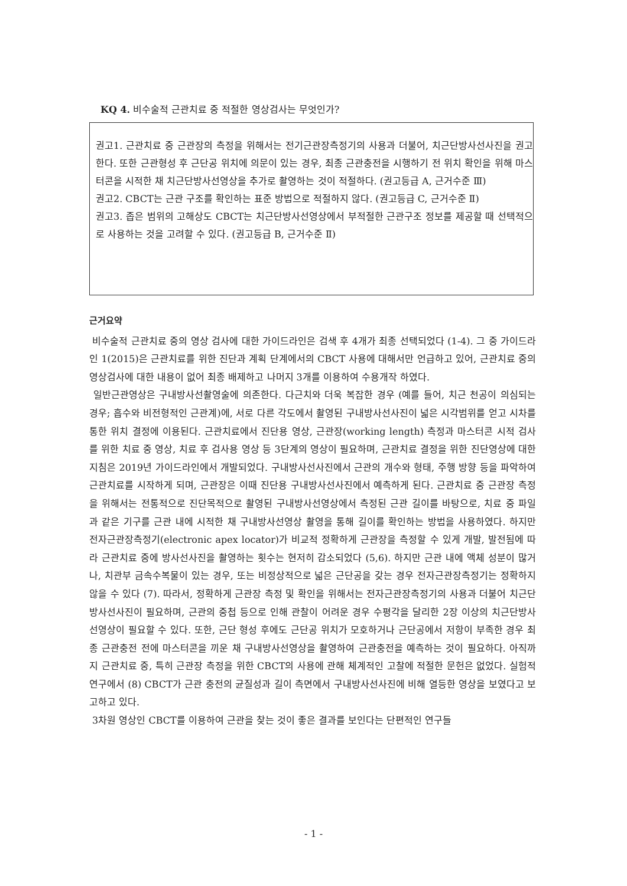KQ 4. 비수술적 근관치료 중 적절한 영상검사는 무엇인가?
권고1. 근관치료 중 근관장의 측정을 위해서는 전기근관장측정기의 사용과 더불어, 치근단방사선사진을 권고한다. 또한 근관형성 후 근단공 위치에 의문이 있는 경우, 최종 근관충전을 시행하기 전 위치 확인을 위해 마스터콘을 시적한 채 치근단방사선영상을 추가로 촬영하는 것이 적절하다. (권고등급 A, 근거수준 Ⅲ)
권고2. CBCT는 근관 구조를 확인하는 표준 방법으로 적절하지 않다. (권고등급 C, 근거수준 Ⅱ)
권고3. 좁은 범위의 고해상도 CBCT는 치근단방사선영상에서 부적절한 근관구조 정보를 제공할 때 선택적으로 사용하는 것을 고려할 수 있다. (권고등급 B, 근거수준 Ⅱ)
근거요약
비수술적 근관치료 중의 영상 검사에 대한 가이드라인은 검색 후 4개가 최종 선택되었다 (1-4). 그 중 가이드라인 1(2015)은 근관치료를 위한 진단과 계획 단계에서의 CBCT 사용에 대해서만 언급하고 있어, 근관치료 중의 영상검사에 대한 내용이 없어 최종 배제하고 나머지 3개를 이용하여 수용개작 하였다.
일반근관영상은 구내방사선촬영술에 의존한다. 다근치와 더욱 복잡한 경우 (예를 들어, 치근 천공이 의심되는 경우; 흡수와 비전형적인 근관계)에, 서로 다른 각도에서 촬영된 구내방사선사진이 넓은 시각범위를 얻고 시차를 통한 위치 결정에 이용된다. 근관치료에서 진단용 영상, 근관장(working length) 측정과 마스터콘 시적 검사를 위한 치료 중 영상, 치료 후 검사용 영상 등 3단계의 영상이 필요하며, 근관치료 결정을 위한 진단영상에 대한 지침은 2019년 가이드라인에서 개발되었다. 구내방사선사진에서 근관의 개수와 형태, 주행 방향 등을 파악하여 근관치료를 시작하게 되며, 근관장은 이때 진단용 구내방사선사진에서 예측하게 된다. 근관치료 중 근관장 측정을 위해서는 전통적으로 진단목적으로 촬영된 구내방사선영상에서 측정된 근관 길이를 바탕으로, 치료 중 파일과 같은 기구를 근관 내에 시적한 채 구내방사선영상 촬영을 통해 길이를 확인하는 방법을 사용하였다. 하지만 전자근관장측정기(electronic apex locator)가 비교적 정확하게 근관장을 측정할 수 있게 개발, 발전됨에 따라 근관치료 중에 방사선사진을 촬영하는 횟수는 현저히 감소되었다 (5,6). 하지만 근관 내에 액체 성분이 많거나, 치관부 금속수복물이 있는 경우, 또는 비정상적으로 넓은 근단공을 갖는 경우 전자근관장측정기는 정확하지 않을 수 있다 (7). 따라서, 정확하게 근관장 측정 및 확인을 위해서는 전자근관장측정기의 사용과 더불어 치근단방사선사진이 필요하며, 근관의 중첩 등으로 인해 관찰이 어려운 경우 수평각을 달리한 2장 이상의 치근단방사선영상이 필요할 수 있다. 또한, 근단 형성 후에도 근단공 위치가 모호하거나 근단공에서 저항이 부족한 경우 최종 근관충전 전에 마스터콘을 끼운 채 구내방사선영상을 촬영하여 근관충전을 예측하는 것이 필요하다. 아직까지 근관치료 중, 특히 근관장 측정을 위한 CBCT의 사용에 관해 체계적인 고찰에 적절한 문헌은 없었다. 실험적 연구에서 (8) CBCT가 근관 충전의 균질성과 길이 측면에서 구내방사선사진에 비해 열등한 영상을 보였다고 보고하고 있다.
3차원 영상인 CBCT를 이용하여 근관을 찾는 것이 좋은 결과를 보인다는 단편적인 연구들
- 1 -